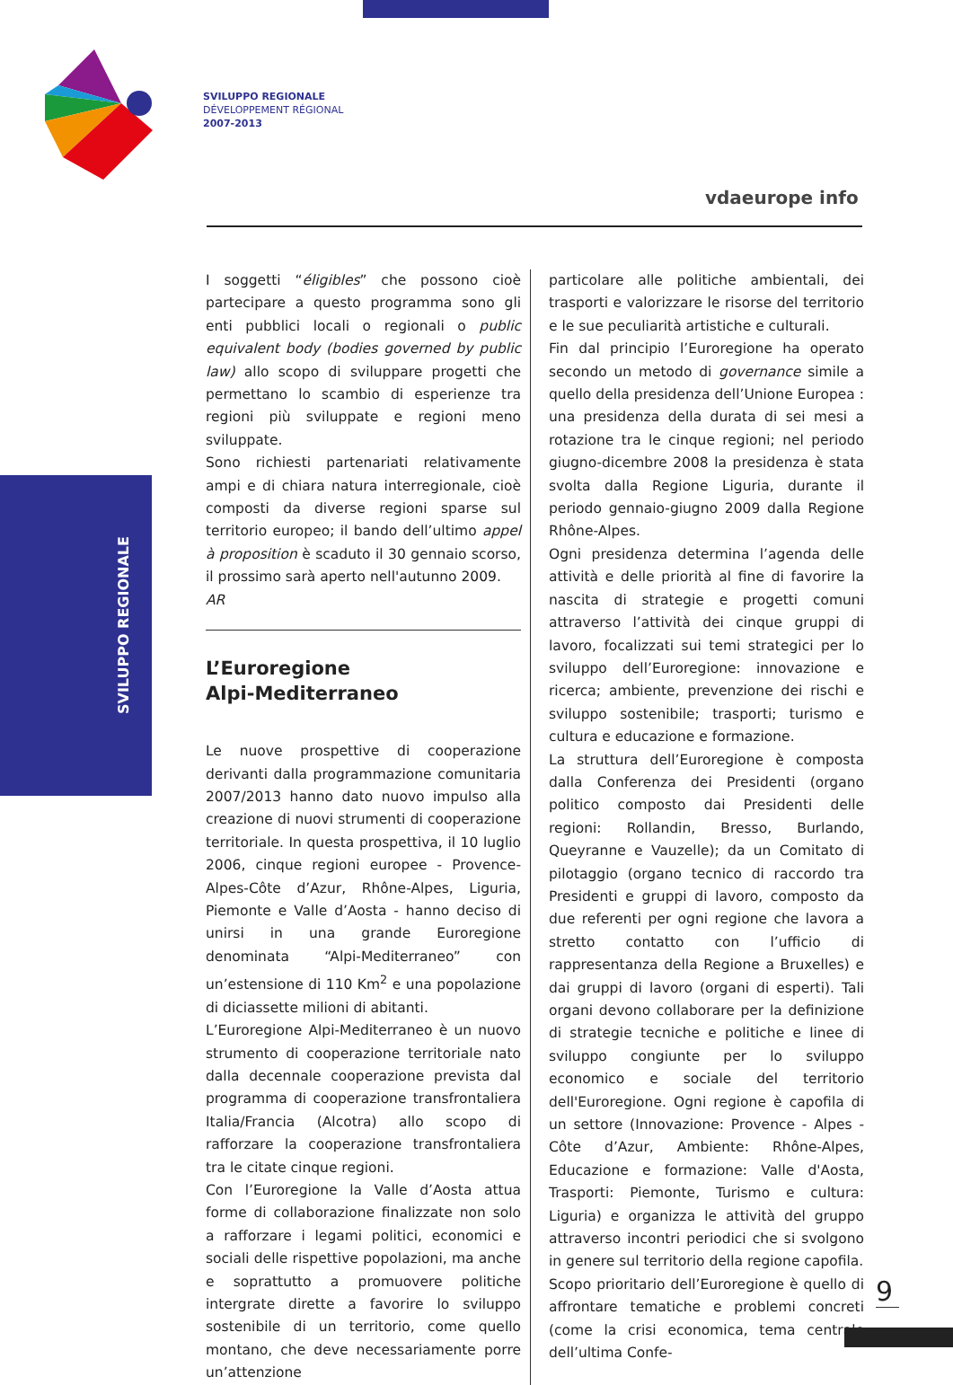SVILUPPO REGIONALE
DÉVELOPPEMENT RÉGIONAL
2007-2013
vdaeurope info
SVILUPPO REGIONALE
I soggetti “éligibles” che possono cioè partecipare a questo programma sono gli enti pubblici locali o regionali o public equivalent body (bodies governed by public law) allo scopo di sviluppare progetti che permettano lo scambio di esperienze tra regioni più sviluppate e regioni meno sviluppate.
Sono richiesti partenariati relativamente ampi e di chiara natura interregionale, cioè composti da diverse regioni sparse sul territorio europeo; il bando dell’ultimo appel à proposition è scaduto il 30 gennaio scorso, il prossimo sarà aperto nell'autunno 2009.
AR
L’Euroregione
Alpi-Mediterraneo
Le nuove prospettive di cooperazione derivanti dalla programmazione comunitaria 2007/2013 hanno dato nuovo impulso alla creazione di nuovi strumenti di cooperazione territoriale. In questa prospettiva, il 10 luglio 2006, cinque regioni europee - Provence-Alpes-Côte d’Azur, Rhône-Alpes, Liguria, Piemonte e Valle d’Aosta - hanno deciso di unirsi in una grande Euroregione denominata “Alpi-Mediterraneo” con un’estensione di 110 Km<sup>2</sup> e una popolazione di diciassette milioni di abitanti.
L’Euroregione Alpi-Mediterraneo è un nuovo strumento di cooperazione territoriale nato dalla decennale cooperazione prevista dal programma di cooperazione transfrontaliera Italia/Francia (Alcotra) allo scopo di rafforzare la cooperazione transfrontaliera tra le citate cinque regioni.
Con l’Euroregione la Valle d’Aosta attua forme di collaborazione finalizzate non solo a rafforzare i legami politici, economici e sociali delle rispettive popolazioni, ma anche e soprattutto a promuovere politiche intergrate dirette a favorire lo sviluppo sostenibile di un territorio, come quello montano, che deve necessariamente porre un’attenzione
particolare alle politiche ambientali, dei trasporti e valorizzare le risorse del territorio e le sue peculiarità artistiche e culturali.
Fin dal principio l’Euroregione ha operato secondo un metodo di governance simile a quello della presidenza dell’Unione Europea : una presidenza della durata di sei mesi a rotazione tra le cinque regioni; nel periodo giugno-dicembre 2008 la presidenza è stata svolta dalla Regione Liguria, durante il periodo gennaio-giugno 2009 dalla Regione Rhône-Alpes.
Ogni presidenza determina l’agenda delle attività e delle priorità al fine di favorire la nascita di strategie e progetti comuni attraverso l’attività dei cinque gruppi di lavoro, focalizzati sui temi strategici per lo sviluppo dell’Euroregione: innovazione e ricerca; ambiente, prevenzione dei rischi e sviluppo sostenibile; trasporti; turismo e cultura e educazione e formazione.
La struttura dell’Euroregione è composta dalla Conferenza dei Presidenti (organo politico composto dai Presidenti delle regioni: Rollandin, Bresso, Burlando, Queyranne e Vauzelle); da un Comitato di pilotaggio (organo tecnico di raccordo tra Presidenti e gruppi di lavoro, composto da due referenti per ogni regione che lavora a stretto contatto con l’ufficio di rappresentanza della Regione a Bruxelles) e dai gruppi di lavoro (organi di esperti). Tali organi devono collaborare per la definizione di strategie tecniche e politiche e linee di sviluppo congiunte per lo sviluppo economico e sociale del territorio dell'Euroregione. Ogni regione è capofila di un settore (Innovazione: Provence - Alpes -Côte d’Azur, Ambiente: Rhône-Alpes, Educazione e formazione: Valle d'Aosta, Trasporti: Piemonte, Turismo e cultura: Liguria) e organizza le attività del gruppo attraverso incontri periodici che si svolgono in genere sul territorio della regione capofila.
Scopo prioritario dell’Euroregione è quello di affrontare tematiche e problemi concreti (come la crisi economica, tema centrale dell’ultima Confe-
9